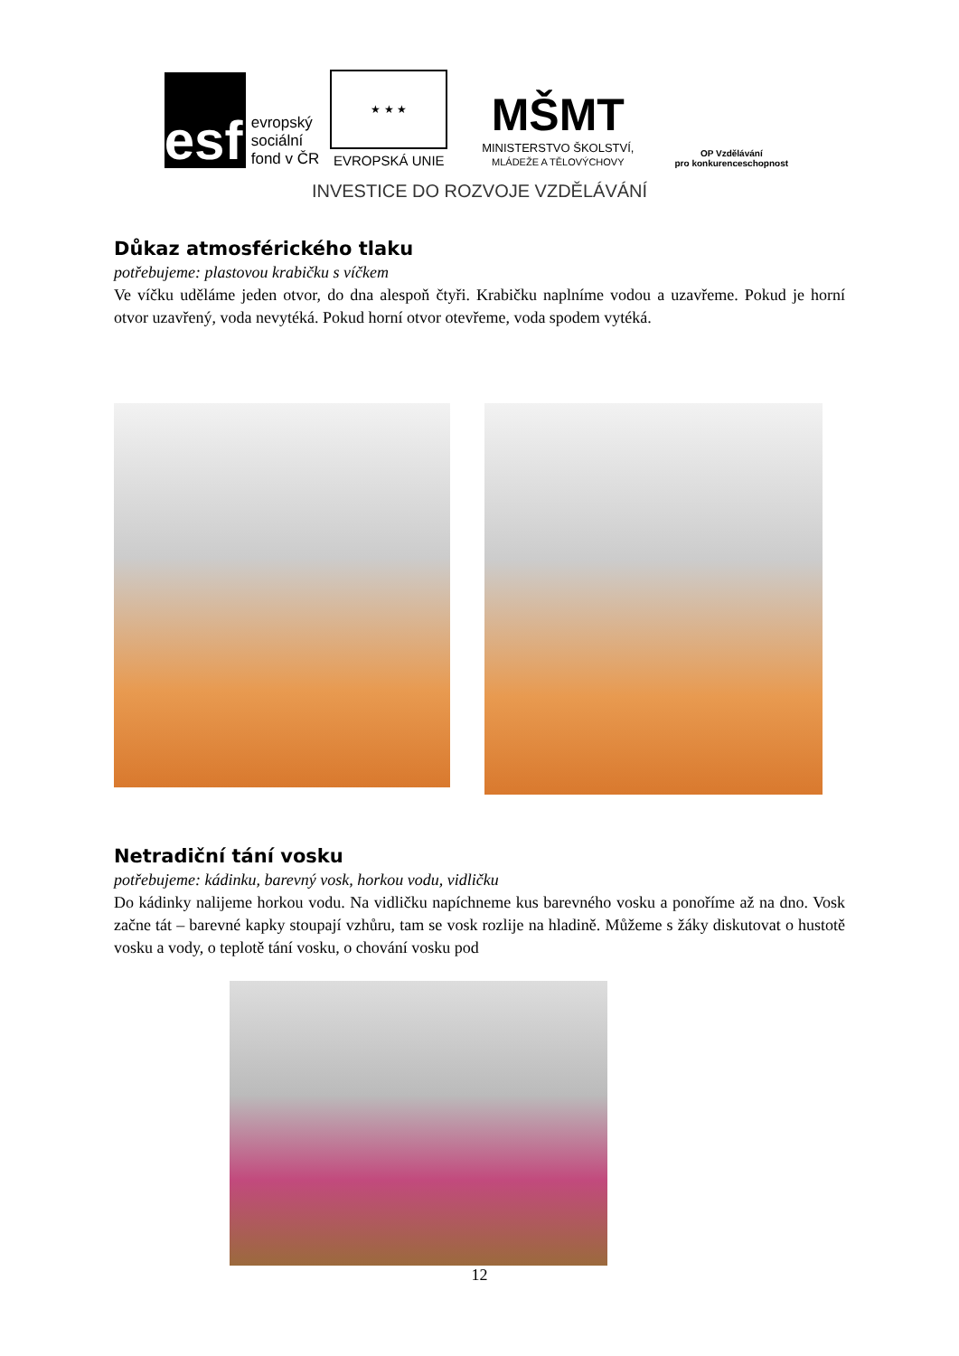esf
evropský
sociální
fond v ČR
★ ★ ★
EVROPSKÁ UNIE
MŠMT
MINISTERSTVO ŠKOLSTVÍ,
MLÁDEŽE A TĚLOVÝCHOVY
OP Vzdělávání
pro konkurenceschopnost
INVESTICE DO ROZVOJE VZDĚLÁVÁNÍ
Důkaz atmosférického tlaku
potřebujeme: plastovou krabičku s víčkem
Ve víčku uděláme jeden otvor, do dna alespoň čtyři. Krabičku naplníme vodou a uzavřeme. Pokud je horní otvor uzavřený, voda nevytéká. Pokud horní otvor otevřeme, voda spodem vytéká.
Netradiční tání vosku
potřebujeme: kádinku, barevný vosk, horkou vodu, vidličku
Do kádinky nalijeme horkou vodu. Na vidličku napíchneme kus barevného vosku a ponoříme až na dno. Vosk začne tát – barevné kapky stoupají vzhůru, tam se vosk rozlije na hladině. Můžeme s žáky diskutovat o hustotě vosku a vody, o teplotě tání vosku, o chování vosku pod
12